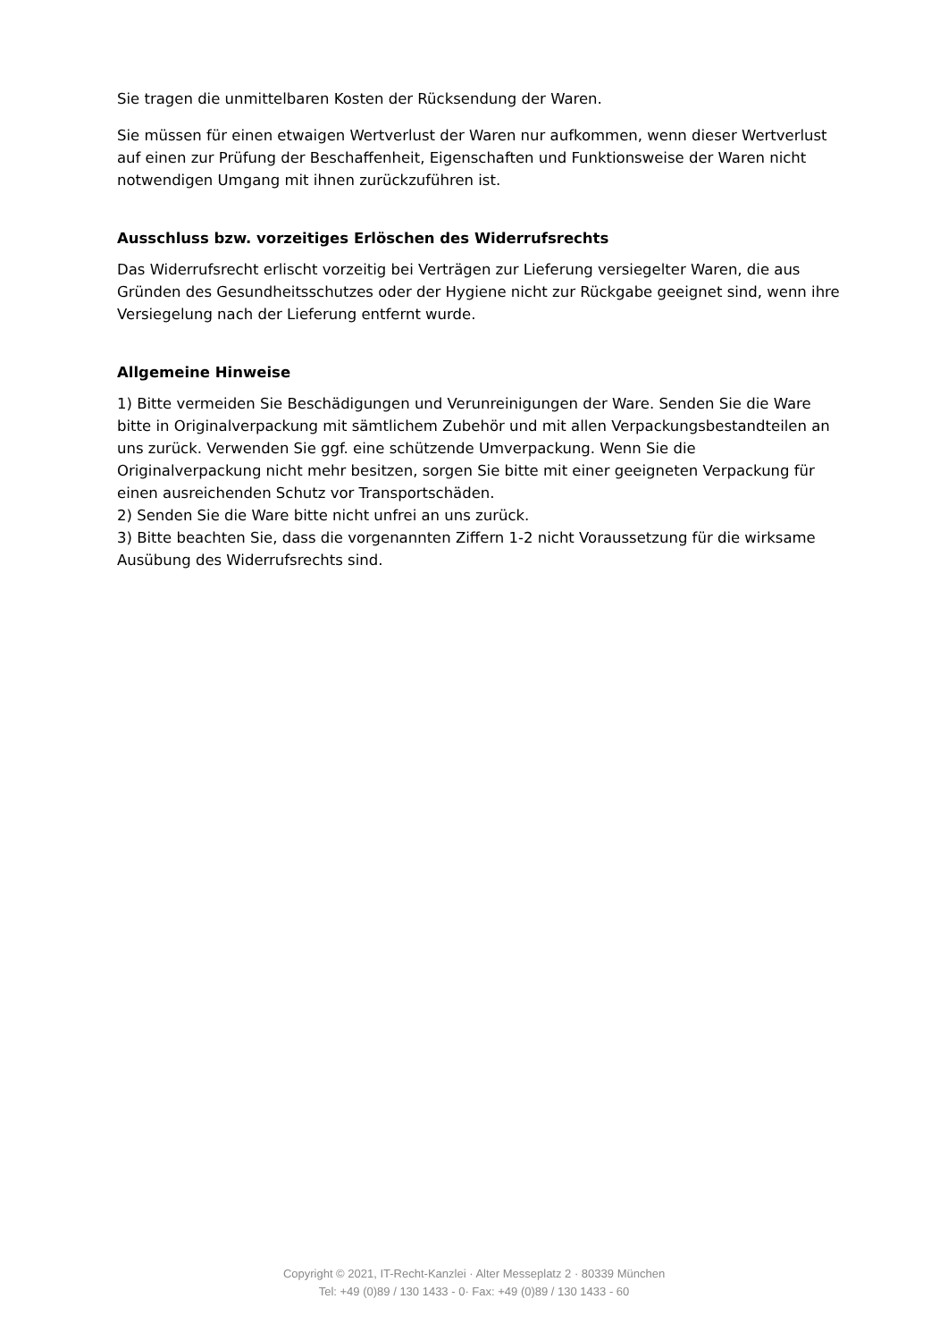Sie tragen die unmittelbaren Kosten der Rücksendung der Waren.
Sie müssen für einen etwaigen Wertverlust der Waren nur aufkommen, wenn dieser Wertverlust auf einen zur Prüfung der Beschaffenheit, Eigenschaften und Funktionsweise der Waren nicht notwendigen Umgang mit ihnen zurückzuführen ist.
Ausschluss bzw. vorzeitiges Erlöschen des Widerrufsrechts
Das Widerrufsrecht erlischt vorzeitig bei Verträgen zur Lieferung versiegelter Waren, die aus Gründen des Gesundheitsschutzes oder der Hygiene nicht zur Rückgabe geeignet sind, wenn ihre Versiegelung nach der Lieferung entfernt wurde.
Allgemeine Hinweise
1) Bitte vermeiden Sie Beschädigungen und Verunreinigungen der Ware. Senden Sie die Ware bitte in Originalverpackung mit sämtlichem Zubehör und mit allen Verpackungsbestandteilen an uns zurück. Verwenden Sie ggf. eine schützende Umverpackung. Wenn Sie die Originalverpackung nicht mehr besitzen, sorgen Sie bitte mit einer geeigneten Verpackung für einen ausreichenden Schutz vor Transportschäden.
2) Senden Sie die Ware bitte nicht unfrei an uns zurück.
3) Bitte beachten Sie, dass die vorgenannten Ziffern 1-2 nicht Voraussetzung für die wirksame Ausübung des Widerrufsrechts sind.
Copyright © 2021, IT-Recht-Kanzlei · Alter Messeplatz 2 · 80339 München
Tel: +49 (0)89 / 130 1433 - 0· Fax: +49 (0)89 / 130 1433 - 60